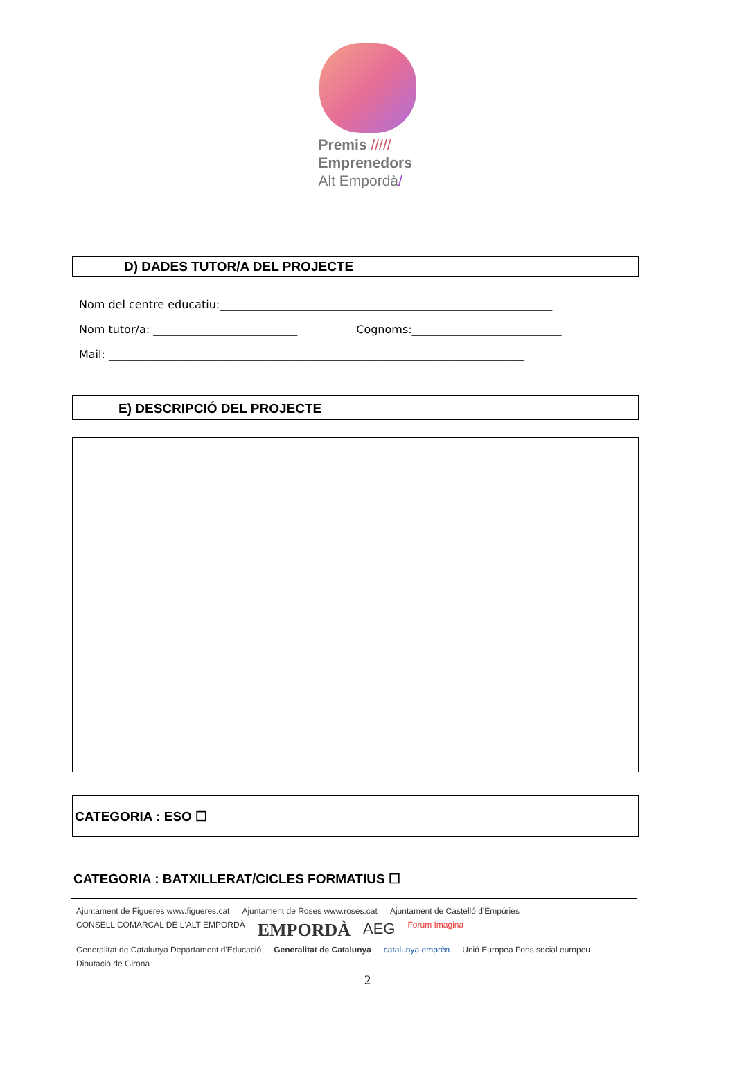Premis /////
Emprenedors
Alt Empordà/
D) DADES TUTOR/A DEL PROJECTE
Nom del centre educatiu:____________________________________________________________
Nom tutor/a: __________________________ Cognoms:___________________________
Mail: ___________________________________________________________________________
E) DESCRIPCIÓ DEL PROJECTE
CATEGORIA : ESO ☐
CATEGORIA : BATXILLERAT/CICLES FORMATIUS ☐
Ajuntament de Figueres www.figueres.cat Ajuntament de Roses www.roses.cat Ajuntament de Castelló d'Empúries CONSELL COMARCAL DE L'ALT EMPORDÀ EMPORDÀ AEG Forum Imagina Generalitat de Catalunya Departament d'Educació Generalitat de Catalunya catalunya emprèn Unió Europea Fons social europeu Diputació de Girona
2